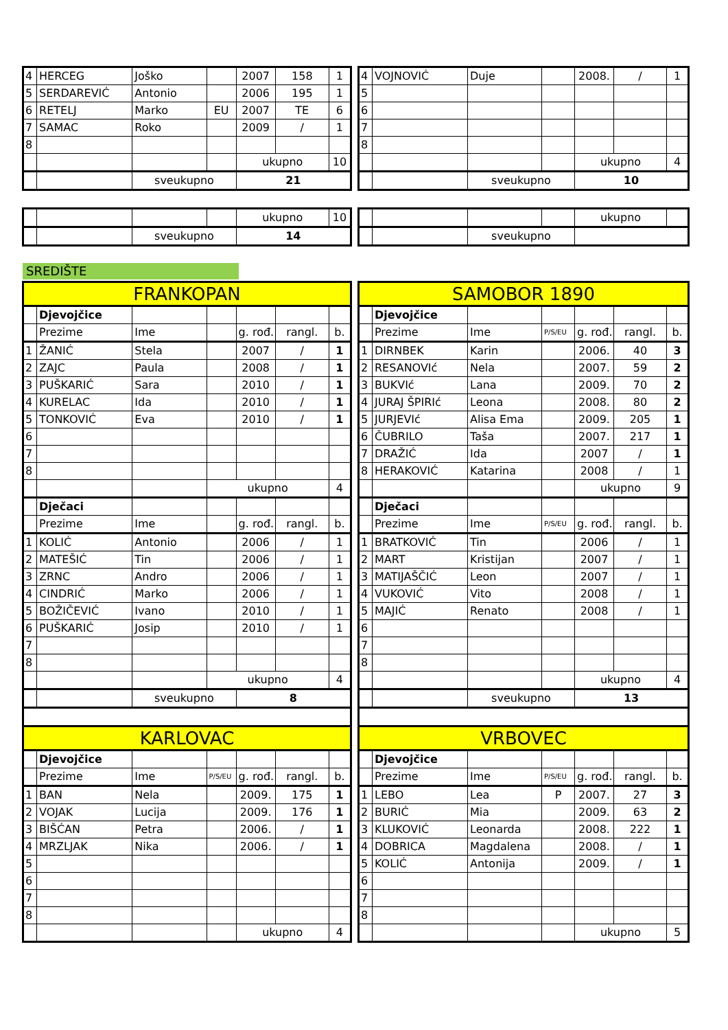| 4 | HERCEG | Joško | | 2007 | 158 | 1 |
| 5 | SERDAREVIĆ | Antonio | | 2006 | 195 | 1 |
| 6 | RETELJ | Marko | EU | 2007 | TE | 6 |
| 7 | SAMAC | Roko | | 2009 | / | 1 |
| 8 | | | | | | |
| | | | | ukupno | | 10 |
| | | sveukupno | | 21 | | |
| 4 | VOJNOVIĆ | Duje | | 2008. | / | 1 |
| 5 | | | | | | |
| 6 | | | | | | |
| 7 | | | | | | |
| 8 | | | | | | |
| | | | | ukupno | | 4 |
| | | sveukupno | | 10 | | |
| | | | | ukupno | 10 |
| | | sveukupno | | 14 | |
| | | | | ukupno | |
| | | sveukupno | | | |
SREDIŠTE
| FRANKOPAN | | | | | | |
| | Djevojčice | | | | | |
| | Prezime | Ime | | g. rođ. | rangl. | b. |
| 1 | ŽANIĆ | Stela | | 2007 | / | 1 |
| 2 | ZAJC | Paula | | 2008 | / | 1 |
| 3 | PUŠKARIĆ | Sara | | 2010 | / | 1 |
| 4 | KURELAC | Ida | | 2010 | / | 1 |
| 5 | TONKOVIĆ | Eva | | 2010 | / | 1 |
| 6 | | | | | | |
| 7 | | | | | | |
| 8 | | | | | | |
| | | | ukupno | | | 4 |
| | Dječaci | | | | | |
| | Prezime | Ime | | g. rođ. | rangl. | b. |
| 1 | KOLIĆ | Antonio | | 2006 | / | 1 |
| 2 | MATEŠIĆ | Tin | | 2006 | / | 1 |
| 3 | ZRNC | Andro | | 2006 | / | 1 |
| 4 | CINDRIĆ | Marko | | 2006 | / | 1 |
| 5 | BOŽIČEVIĆ | Ivano | | 2010 | / | 1 |
| 6 | PUŠKARIĆ | Josip | | 2010 | / | 1 |
| 7 | | | | | | |
| 8 | | | | | | |
| | | | ukupno | | | 4 |
| | | sveukupno | | 8 | | |
| KARLOVAC | | | | | | |
| | Djevojčice | | | | | |
| | Prezime | Ime | P/S/EU | g. rođ. | rangl. | b. |
| 1 | BAN | Nela | | 2009. | 175 | 1 |
| 2 | VOJAK | Lucija | | 2009. | 176 | 1 |
| 3 | BIŠĆAN | Petra | | 2006. | / | 1 |
| 4 | MRZLJAK | Nika | | 2006. | / | 1 |
| 5 | | | | | | |
| 6 | | | | | | |
| 7 | | | | | | |
| 8 | | | | | | |
| | | | | ukupno | | 4 |
| SAMOBOR 1890 | | | | | | |
| | Djevojčice | | | | | |
| | Prezime | Ime | P/S/EU | g. rođ. | rangl. | b. |
| 1 | DIRNBEK | Karin | | 2006. | 40 | 3 |
| 2 | RESANOVIć | Nela | | 2007. | 59 | 2 |
| 3 | BUKVIć | Lana | | 2009. | 70 | 2 |
| 4 | JURAJ ŠPIRIć | Leona | | 2008. | 80 | 2 |
| 5 | JURJEVIć | Alisa Ema | | 2009. | 205 | 1 |
| 6 | ČUBRILO | Taša | | 2007. | 217 | 1 |
| 7 | DRAŽIĆ | Ida | | 2007 | / | 1 |
| 8 | HERAKOVIĆ | Katarina | | 2008 | / | 1 |
| | | | | ukupno | | 9 |
| | Dječaci | | | | | |
| | Prezime | Ime | P/S/EU | g. rođ. | rangl. | b. |
| 1 | BRATKOVIĆ | Tin | | 2006 | / | 1 |
| 2 | MART | Kristijan | | 2007 | / | 1 |
| 3 | MATIJAŠČIĆ | Leon | | 2007 | / | 1 |
| 4 | VUKOVIĆ | Vito | | 2008 | / | 1 |
| 5 | MAJIĆ | Renato | | 2008 | / | 1 |
| 6 | | | | | | |
| 7 | | | | | | |
| 8 | | | | | | |
| | | | | ukupno | | 4 |
| | | sveukupno | | 13 | | |
| VRBOVEC | | | | | | |
| | Djevojčice | | | | | |
| | Prezime | Ime | P/S/EU | g. rođ. | rangl. | b. |
| 1 | LEBO | Lea | P | 2007. | 27 | 3 |
| 2 | BURIĆ | Mia | | 2009. | 63 | 2 |
| 3 | KLUKOVIĆ | Leonarda | | 2008. | 222 | 1 |
| 4 | DOBRICA | Magdalena | | 2008. | / | 1 |
| 5 | KOLIĆ | Antonija | | 2009. | / | 1 |
| 6 | | | | | | |
| 7 | | | | | | |
| 8 | | | | | | |
| | | | | ukupno | | 5 |